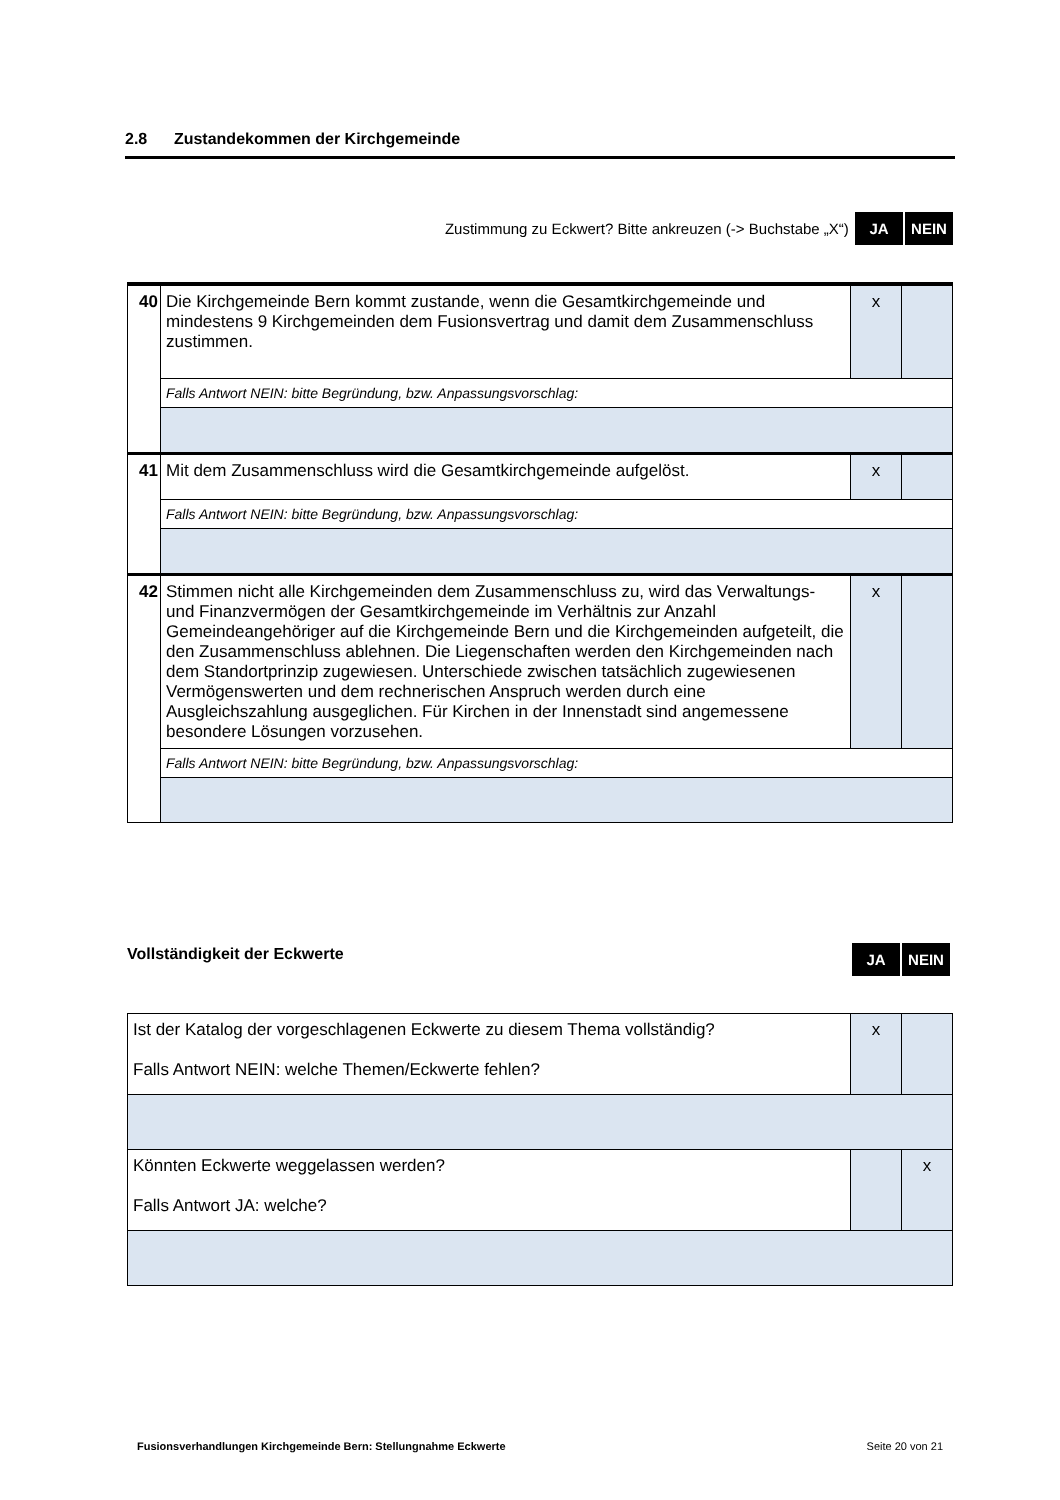2.8 Zustandekommen der Kirchgemeinde
Zustimmung zu Eckwert? Bitte ankreuzen (-> Buchstabe „X“) JA NEIN
| 40 | Die Kirchgemeinde Bern kommt zustande, wenn die Gesamtkirchgemeinde und mindestens 9 Kirchgemeinden dem Fusionsvertrag und damit dem Zusammenschluss zustimmen. | x | |
| | Falls Antwort NEIN: bitte Begründung, bzw. Anpassungsvorschlag: | | |
| 41 | Mit dem Zusammenschluss wird die Gesamtkirchgemeinde aufgelöst. | x | |
| | Falls Antwort NEIN: bitte Begründung, bzw. Anpassungsvorschlag: | | |
| 42 | Stimmen nicht alle Kirchgemeinden dem Zusammenschluss zu, wird das Verwaltungs- und Finanzvermögen der Gesamtkirchgemeinde im Verhältnis zur Anzahl Gemeindeangehöriger auf die Kirchgemeinde Bern und die Kirchgemeinden aufgeteilt, die den Zusammenschluss ablehnen. Die Liegenschaften werden den Kirchgemeinden nach dem Standortprinzip zugewiesen. Unterschiede zwischen tatsächlich zugewiesenen Vermögenswerten und dem rechnerischen Anspruch werden durch eine Ausgleichszahlung ausgeglichen. Für Kirchen in der Innenstadt sind angemessene besondere Lösungen vorzusehen. | x | |
| | Falls Antwort NEIN: bitte Begründung, bzw. Anpassungsvorschlag: | | |
Vollständigkeit der Eckwerte JA NEIN
| Ist der Katalog der vorgeschlagenen Eckwerte zu diesem Thema vollständig? Falls Antwort NEIN: welche Themen/Eckwerte fehlen? | x | |
| Könnten Eckwerte weggelassen werden? Falls Antwort JA: welche? | | x |
Fusionsverhandlungen Kirchgemeinde Bern: Stellungnahme Eckwerte Seite 20 von 21